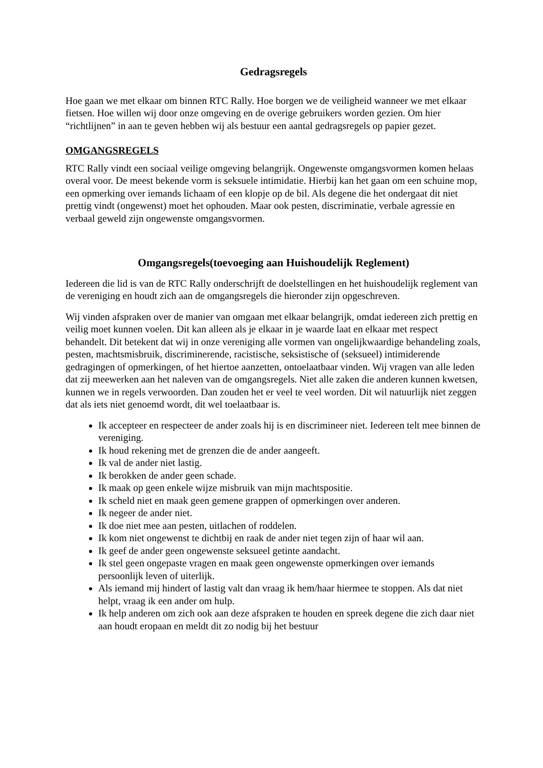Gedragsregels
Hoe gaan we met elkaar om binnen RTC Rally. Hoe borgen we de veiligheid wanneer we met elkaar fietsen. Hoe willen wij door onze omgeving en de overige gebruikers worden gezien. Om hier “richtlijnen” in aan te geven hebben wij als bestuur een aantal gedragsregels op papier gezet.
OMGANGSREGELS
RTC Rally vindt een sociaal veilige omgeving belangrijk. Ongewenste omgangsvormen komen helaas overal voor. De meest bekende vorm is seksuele intimidatie. Hierbij kan het gaan om een schuine mop, een opmerking over iemands lichaam of een klopje op de bil. Als degene die het ondergaat dit niet prettig vindt (ongewenst) moet het ophouden. Maar ook pesten, discriminatie, verbale agressie en verbaal geweld zijn ongewenste omgangsvormen.
Omgangsregels(toevoeging aan Huishoudelijk Reglement)
Iedereen die lid is van de RTC Rally onderschrijft de doelstellingen en het huishoudelijk reglement van de vereniging en houdt zich aan de omgangsregels die hieronder zijn opgeschreven.
Wij vinden afspraken over de manier van omgaan met elkaar belangrijk, omdat iedereen zich prettig en veilig moet kunnen voelen. Dit kan alleen als je elkaar in je waarde laat en elkaar met respect behandelt. Dit betekent dat wij in onze vereniging alle vormen van ongelijkwaardige behandeling zoals, pesten, machtsmisbruik, discriminerende, racistische, seksistische of (seksueel) intimiderende gedragingen of opmerkingen, of het hiertoe aanzetten, ontoelaatbaar vinden. Wij vragen van alle leden dat zij meewerken aan het naleven van de omgangsregels. Niet alle zaken die anderen kunnen kwetsen, kunnen we in regels verwoorden. Dan zouden het er veel te veel worden. Dit wil natuurlijk niet zeggen dat als iets niet genoemd wordt, dit wel toelaatbaar is.
Ik accepteer en respecteer de ander zoals hij is en discrimineer niet. Iedereen telt mee binnen de vereniging.
Ik houd rekening met de grenzen die de ander aangeeft.
Ik val de ander niet lastig.
Ik berokken de ander geen schade.
Ik maak op geen enkele wijze misbruik van mijn machtspositie.
Ik scheld niet en maak geen gemene grappen of opmerkingen over anderen.
Ik negeer de ander niet.
Ik doe niet mee aan pesten, uitlachen of roddelen.
Ik kom niet ongewenst te dichtbij en raak de ander niet tegen zijn of haar wil aan.
Ik geef de ander geen ongewenste seksueel getinte aandacht.
Ik stel geen ongepaste vragen en maak geen ongewenste opmerkingen over iemands persoonlijk leven of uiterlijk.
Als iemand mij hindert of lastig valt dan vraag ik hem/haar hiermee te stoppen. Als dat niet helpt, vraag ik een ander om hulp.
Ik help anderen om zich ook aan deze afspraken te houden en spreek degene die zich daar niet aan houdt eropaan en meldt dit zo nodig bij het bestuur